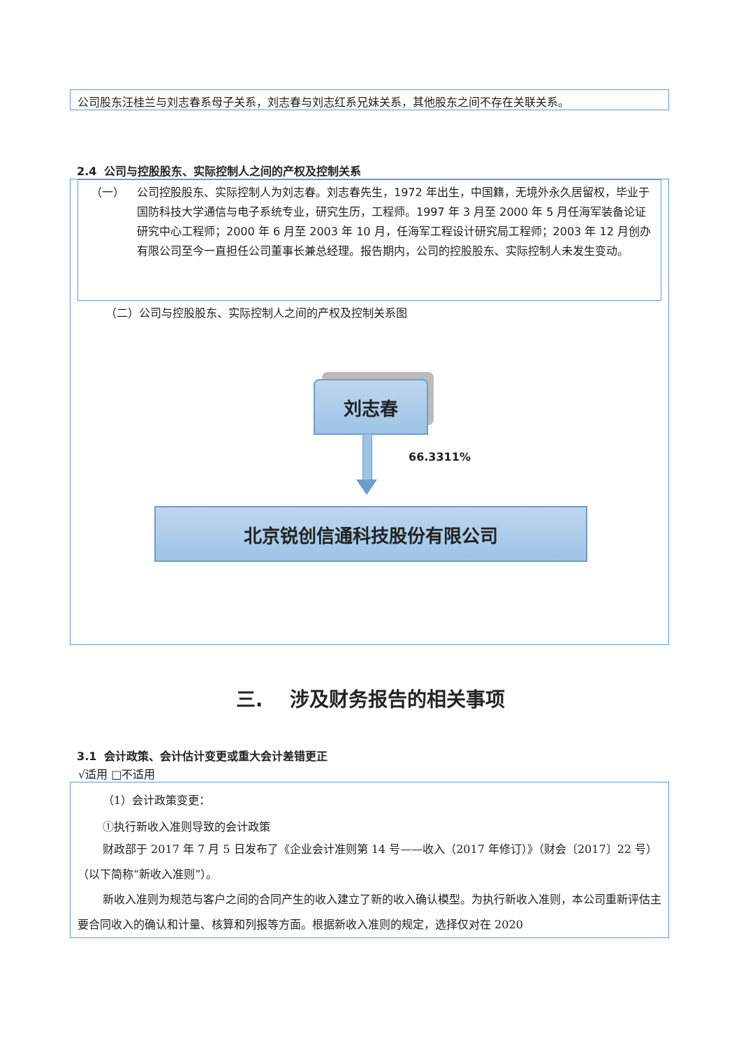公司股东汪桂兰与刘志春系母子关系，刘志春与刘志红系兄妹关系，其他股东之间不存在关联关系。
2.4 公司与控股股东、实际控制人之间的产权及控制关系
（一） 公司控股股东、实际控制人为刘志春。刘志春先生，1972 年出生，中国籍，无境外永久居留权，毕业于国防科技大学通信与电子系统专业，研究生历，工程师。1997 年 3 月至 2000 年 5 月任海军装备论证研究中心工程师；2000 年 6 月至 2003 年 10 月，任海军工程设计研究局工程师；2003 年 12 月创办有限公司至今一直担任公司董事长兼总经理。报告期内，公司的控股股东、实际控制人未发生变动。
（二）公司与控股股东、实际控制人之间的产权及控制关系图
刘志春
66.3311%
北京锐创信通科技股份有限公司
三. 涉及财务报告的相关事项
3.1 会计政策、会计估计变更或重大会计差错更正
√适用 □不适用
（1）会计政策变更：
①执行新收入准则导致的会计政策
财政部于 2017 年 7 月 5 日发布了《企业会计准则第 14 号——收入（2017 年修订）》（财会〔2017〕22 号）（以下简称“新收入准则”）。
新收入准则为规范与客户之间的合同产生的收入建立了新的收入确认模型。为执行新收入准则，本公司重新评估主要合同收入的确认和计量、核算和列报等方面。根据新收入准则的规定，选择仅对在 2020